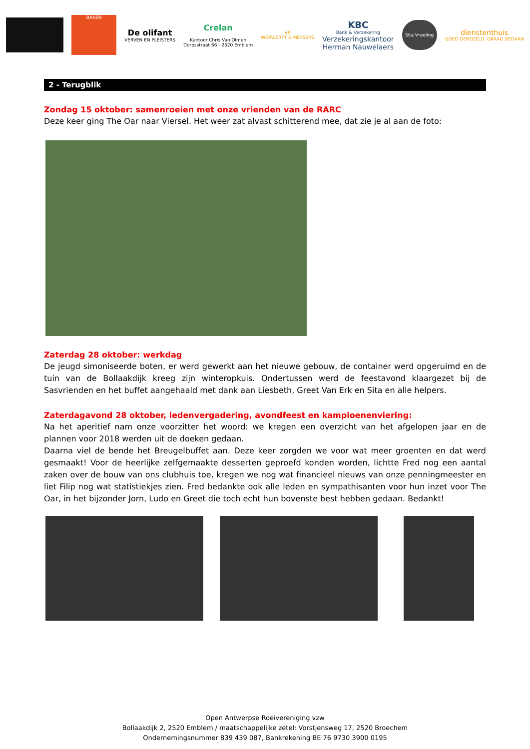BAKEN
De olifant
VERVEN EN PLEISTERS
Crelan
Kantoor Chris Van Olmen
Dorpsstraat 66 - 2520 Emblem
VK
WERWERFT & MEYSERS
KBC
Bank & Verzekering
Verzekeringskantoor
Herman Nauwelaers
Sita Vreeling
dienstenthuis
GOED GEREGELD, GRAAG GEDAAN
2 - Terugblik
Zondag 15 oktober: samenroeien met onze vrienden van de RARC
Deze keer ging The Oar naar Viersel. Het weer zat alvast schitterend mee, dat zie je al aan de foto:
Zaterdag 28 oktober: werkdag
De jeugd simoniseerde boten, er werd gewerkt aan het nieuwe gebouw, de container werd opgeruimd en de tuin van de Bollaakdijk kreeg zijn winteropkuis. Ondertussen werd de feestavond klaargezet bij de Sasvrienden en het buffet aangehaald met dank aan Liesbeth, Greet Van Erk en Sita en alle helpers.
Zaterdagavond 28 oktober, ledenvergadering, avondfeest en kampioenenviering:
Na het aperitief nam onze voorzitter het woord: we kregen een overzicht van het afgelopen jaar en de plannen voor 2018 werden uit de doeken gedaan.
Daarna viel de bende het Breugelbuffet aan. Deze keer zorgden we voor wat meer groenten en dat werd gesmaakt! Voor de heerlijke zelfgemaakte desserten geproefd konden worden, lichtte Fred nog een aantal zaken over de bouw van ons clubhuis toe, kregen we nog wat financieel nieuws van onze penningmeester en liet Filip nog wat statistiekjes zien. Fred bedankte ook alle leden en sympathisanten voor hun inzet voor The Oar, in het bijzonder Jorn, Ludo en Greet die toch echt hun bovenste best hebben gedaan. Bedankt!
Open Antwerpse Roeivereniging vzw
Bollaakdijk 2, 2520 Emblem / maatschappelijke zetel: Vorstjensweg 17, 2520 Broechem
Ondernemingsnummer 839 439 087, Bankrekening BE 76 9730 3900 0195